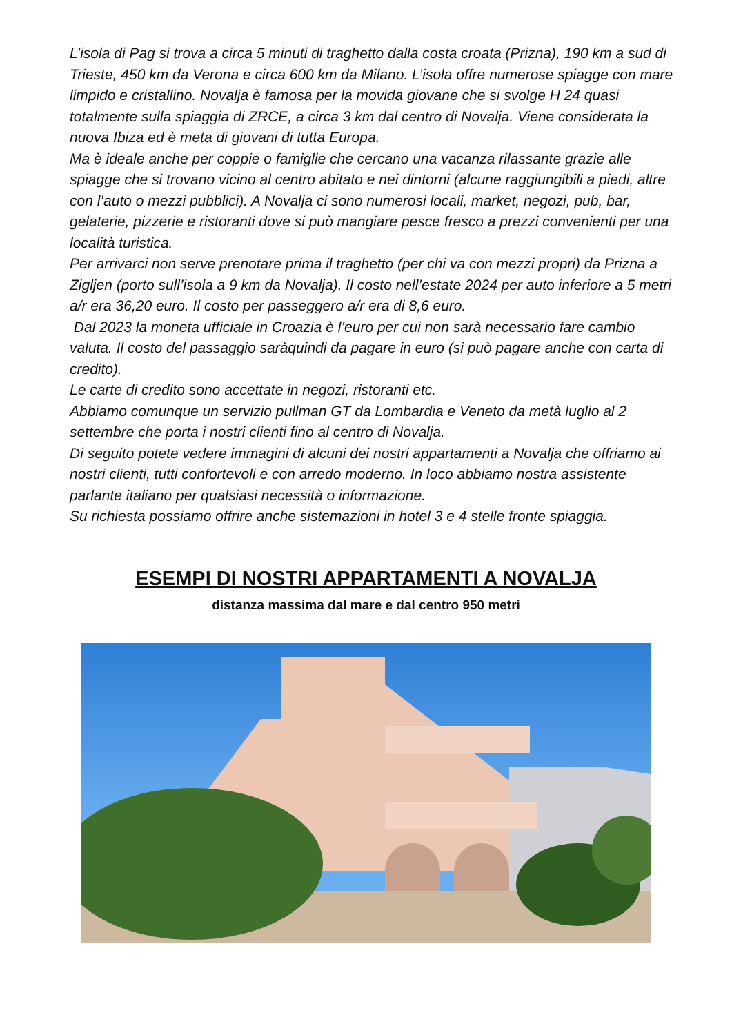L’isola di Pag si trova a circa 5 minuti di traghetto dalla costa croata (Prizna), 190 km a sud di Trieste, 450 km da Verona e circa 600 km da Milano. L’isola offre numerose spiagge con mare limpido e cristallino. Novalja è famosa per la movida giovane che si svolge H 24 quasi totalmente sulla spiaggia di ZRCE, a circa 3 km dal centro di Novalja. Viene considerata la nuova Ibiza ed è meta di giovani di tutta Europa.
Ma è ideale anche per coppie o famiglie che cercano una vacanza rilassante grazie alle spiagge che si trovano vicino al centro abitato e nei dintorni (alcune raggiungibili a piedi, altre con l’auto o mezzi pubblici). A Novalja ci sono numerosi locali, market, negozi, pub, bar, gelaterie, pizzerie e ristoranti dove si può mangiare pesce fresco a prezzi convenienti per una località turistica.
Per arrivarci non serve prenotare prima il traghetto (per chi va con mezzi propri) da Prizna a Zigljen (porto sull’isola a 9 km da Novalja). Il costo nell’estate 2024 per auto inferiore a 5 metri a/r era 36,20 euro. Il costo per passeggero a/r era di 8,6 euro.
Dal 2023 la moneta ufficiale in Croazia è l’euro per cui non sarà necessario fare cambio valuta. Il costo del passaggio saràquindi da pagare in euro (si può pagare anche con carta di credito).
Le carte di credito sono accettate in negozi, ristoranti etc.
Abbiamo comunque un servizio pullman GT da Lombardia e Veneto da metà luglio al 2 settembre che porta i nostri clienti fino al centro di Novalja.
Di seguito potete vedere immagini di alcuni dei nostri appartamenti a Novalja che offriamo ai nostri clienti, tutti confortevoli e con arredo moderno. In loco abbiamo nostra assistente parlante italiano per qualsiasi necessità o informazione.
Su richiesta possiamo offrire anche sistemazioni in hotel 3 e 4 stelle fronte spiaggia.
ESEMPI DI NOSTRI APPARTAMENTI A NOVALJA
distanza massima dal mare e dal centro 950 metri